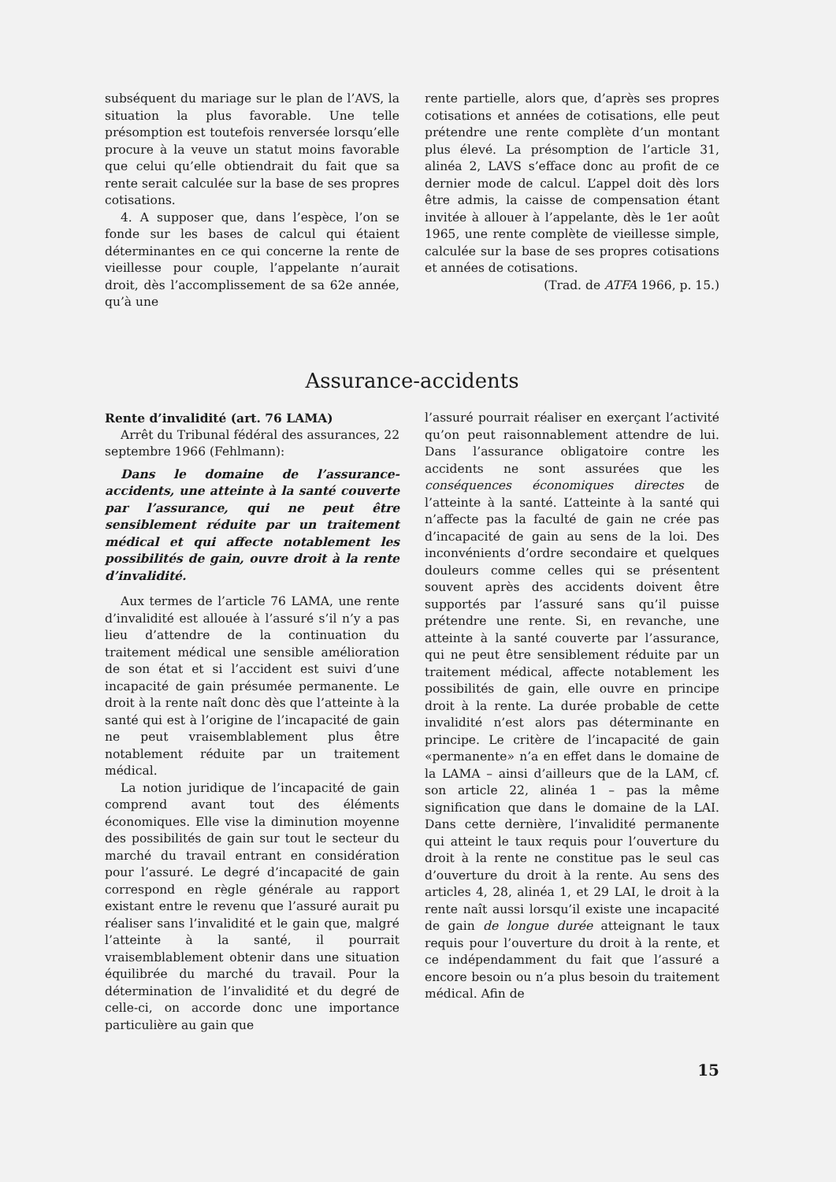subséquent du mariage sur le plan de l’AVS, la situation la plus favorable. Une telle présomption est toutefois renversée lorsqu’elle procure à la veuve un statut moins favorable que celui qu’elle obtiendrait du fait que sa rente serait calculée sur la base de ses propres cotisations.
4. A supposer que, dans l’espèce, l’on se fonde sur les bases de calcul qui étaient déterminantes en ce qui concerne la rente de vieillesse pour couple, l’appelante n’aurait droit, dès l’accomplissement de sa 62e année, qu’à une
rente partielle, alors que, d’après ses propres cotisations et années de cotisations, elle peut prétendre une rente complète d’un montant plus élevé. La présomption de l’article 31, alinéa 2, LAVS s’efface donc au profit de ce dernier mode de calcul. L’appel doit dès lors être admis, la caisse de compensation étant invitée à allouer à l’appelante, dès le 1er août 1965, une rente complète de vieillesse simple, calculée sur la base de ses propres cotisations et années de cotisations.
(Trad. de ATFA 1966, p. 15.)
Assurance-accidents
Rente d’invalidité (art. 76 LAMA)
Arrêt du Tribunal fédéral des assurances, 22 septembre 1966 (Fehlmann):
Dans le domaine de l’assurance-accidents, une atteinte à la santé couverte par l’assurance, qui ne peut être sensiblement réduite par un traitement médical et qui affecte notablement les possibilités de gain, ouvre droit à la rente d’invalidité.
Aux termes de l’article 76 LAMA, une rente d’invalidité est allouée à l’assuré s’il n’y a pas lieu d’attendre de la continuation du traitement médical une sensible amélioration de son état et si l’accident est suivi d’une incapacité de gain présumée permanente. Le droit à la rente naît donc dès que l’atteinte à la santé qui est à l’origine de l’incapacité de gain ne peut vraisemblablement plus être notablement réduite par un traitement médical.
La notion juridique de l’incapacité de gain comprend avant tout des éléments économiques. Elle vise la diminution moyenne des possibilités de gain sur tout le secteur du marché du travail entrant en considération pour l’assuré. Le degré d’incapacité de gain correspond en règle générale au rapport existant entre le revenu que l’assuré aurait pu réaliser sans l’invalidité et le gain que, malgré l’atteinte à la santé, il pourrait vraisemblablement obtenir dans une situation équilibrée du marché du travail. Pour la détermination de l’invalidité et du degré de celle-ci, on accorde donc une importance particulière au gain que
l’assuré pourrait réaliser en exerçant l’activité qu’on peut raisonnablement attendre de lui. Dans l’assurance obligatoire contre les accidents ne sont assurées que les conséquences économiques directes de l’atteinte à la santé. L’atteinte à la santé qui n’affecte pas la faculté de gain ne crée pas d’incapacité de gain au sens de la loi. Des inconvénients d’ordre secondaire et quelques douleurs comme celles qui se présentent souvent après des accidents doivent être supportés par l’assuré sans qu’il puisse prétendre une rente. Si, en revanche, une atteinte à la santé couverte par l’assurance, qui ne peut être sensiblement réduite par un traitement médical, affecte notablement les possibilités de gain, elle ouvre en principe droit à la rente. La durée probable de cette invalidité n’est alors pas déterminante en principe. Le critère de l’incapacité de gain «permanente» n’a en effet dans le domaine de la LAMA – ainsi d’ailleurs que de la LAM, cf. son article 22, alinéa 1 – pas la même signification que dans le domaine de la LAI. Dans cette dernière, l’invalidité permanente qui atteint le taux requis pour l’ouverture du droit à la rente ne constitue pas le seul cas d’ouverture du droit à la rente. Au sens des articles 4, 28, alinéa 1, et 29 LAI, le droit à la rente naît aussi lorsqu’il existe une incapacité de gain de longue durée atteignant le taux requis pour l’ouverture du droit à la rente, et ce indépendamment du fait que l’assuré a encore besoin ou n’a plus besoin du traitement médical. Afin de
15